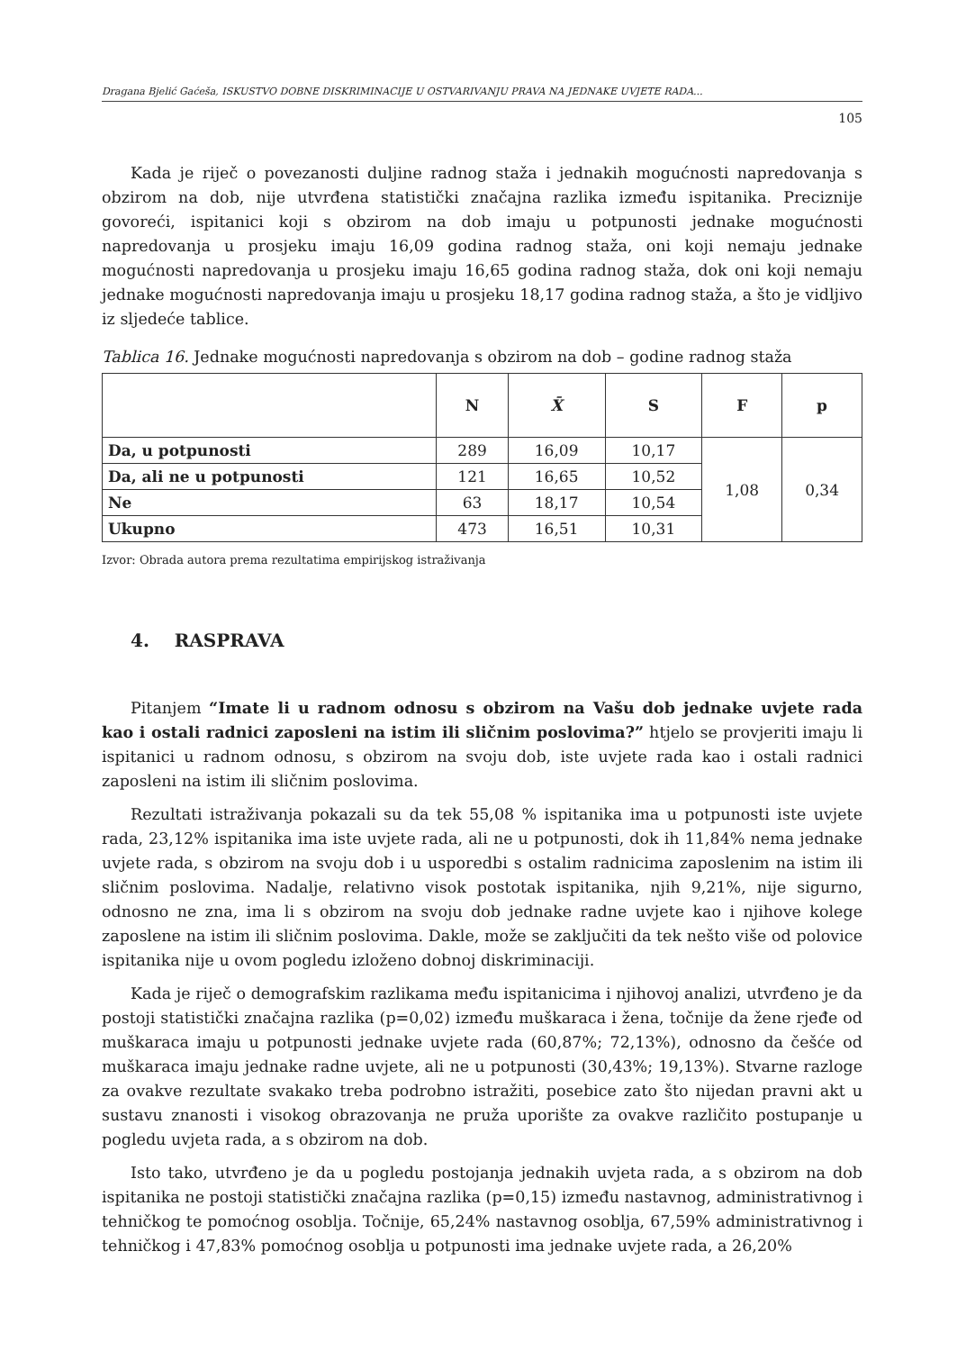Dragana Bjelić Gaćeša, ISKUSTVO DOBNE DISKRIMINACIJE U OSTVARIVANJU PRAVA NA JEDNAKE UVJETE RADA...
105
Kada je riječ o povezanosti duljine radnog staža i jednakih mogućnosti napredovanja s obzirom na dob, nije utvrđena statistički značajna razlika između ispitanika. Preciznije govoreći, ispitanici koji s obzirom na dob imaju u potpunosti jednake mogućnosti napredovanja u prosjeku imaju 16,09 godina radnog staža, oni koji nemaju jednake mogućnosti napredovanja u prosjeku imaju 16,65 godina radnog staža, dok oni koji nemaju jednake mogućnosti napredovanja imaju u prosjeku 18,17 godina radnog staža, a što je vidljivo iz sljedeće tablice.
Tablica 16. Jednake mogućnosti napredovanja s obzirom na dob – godine radnog staža
| | N | X̄ | S | F | p |
| --- | --- | --- | --- | --- | --- |
| Da, u potpunosti | 289 | 16,09 | 10,17 | 1,08 | 0,34 |
| Da, ali ne u potpunosti | 121 | 16,65 | 10,52 | | |
| Ne | 63 | 18,17 | 10,54 | | |
| Ukupno | 473 | 16,51 | 10,31 | | |
Izvor: Obrada autora prema rezultatima empirijskog istraživanja
4. RASPRAVA
Pitanjem “Imate li u radnom odnosu s obzirom na Vašu dob jednake uvjete rada kao i ostali radnici zaposleni na istim ili sličnim poslovima?” htjelo se provjeriti imaju li ispitanici u radnom odnosu, s obzirom na svoju dob, iste uvjete rada kao i ostali radnici zaposleni na istim ili sličnim poslovima.
Rezultati istraživanja pokazali su da tek 55,08 % ispitanika ima u potpunosti iste uvjete rada, 23,12% ispitanika ima iste uvjete rada, ali ne u potpunosti, dok ih 11,84% nema jednake uvjete rada, s obzirom na svoju dob i u usporedbi s ostalim radnicima zaposlenim na istim ili sličnim poslovima. Nadalje, relativno visok postotak ispitanika, njih 9,21%, nije sigurno, odnosno ne zna, ima li s obzirom na svoju dob jednake radne uvjete kao i njihove kolege zaposlene na istim ili sličnim poslovima. Dakle, može se zaključiti da tek nešto više od polovice ispitanika nije u ovom pogledu izloženo dobnoj diskriminaciji.
Kada je riječ o demografskim razlikama među ispitanicima i njihovoj analizi, utvrđeno je da postoji statistički značajna razlika (p=0,02) između muškaraca i žena, točnije da žene rjeđe od muškaraca imaju u potpunosti jednake uvjete rada (60,87%; 72,13%), odnosno da češće od muškaraca imaju jednake radne uvjete, ali ne u potpunosti (30,43%; 19,13%). Stvarne razloge za ovakve rezultate svakako treba podrobno istražiti, posebice zato što nijedan pravni akt u sustavu znanosti i visokog obrazovanja ne pruža uporište za ovakve različito postupanje u pogledu uvjeta rada, a s obzirom na dob.
Isto tako, utvrđeno je da u pogledu postojanja jednakih uvjeta rada, a s obzirom na dob ispitanika ne postoji statistički značajna razlika (p=0,15) između nastavnog, administrativnog i tehničkog te pomoćnog osoblja. Točnije, 65,24% nastavnog osoblja, 67,59% administrativnog i tehničkog i 47,83% pomoćnog osoblja u potpunosti ima jednake uvjete rada, a 26,20%